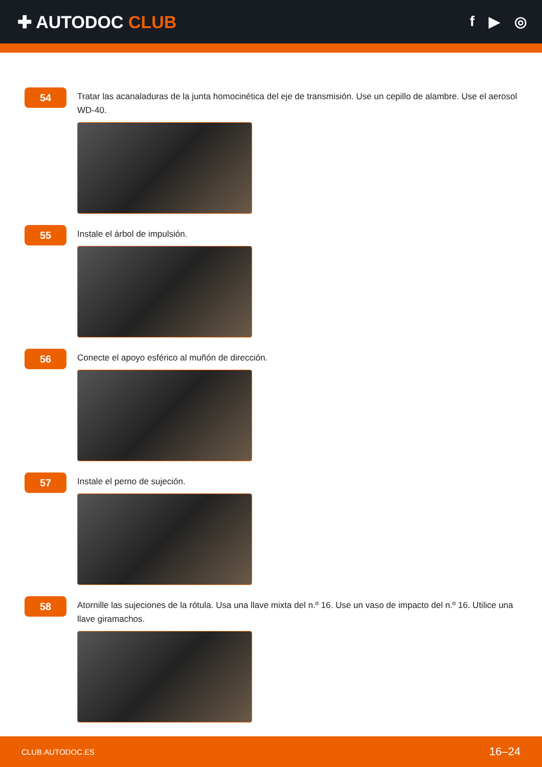✚ AUTODOC CLUB
f ▶ ◎
54
Tratar las acanaladuras de la junta homocinética del eje de transmisión. Use un cepillo de alambre. Use el aerosol WD-40.
55
Instale el árbol de impulsión.
56
Conecte el apoyo esférico al muñón de dirección.
57
Instale el perno de sujeción.
58
Atornille las sujeciones de la rótula. Usa una llave mixta del n.º 16. Use un vaso de impacto del n.º 16. Utilice una llave giramachos.
CLUB.AUTODOC.ES 16–24